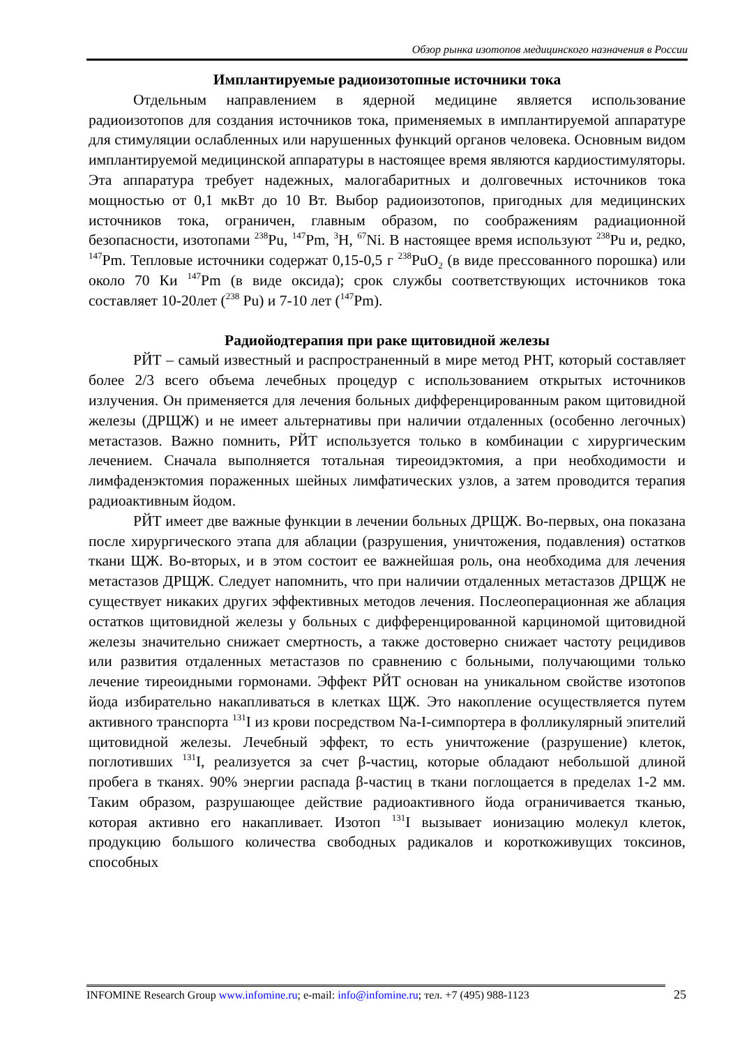Обзор рынка изотопов медицинского назначения в России
Имплантируемые радиоизотопные источники тока
Отдельным направлением в ядерной медицине является использование радиоизотопов для создания источников тока, применяемых в имплантируемой аппаратуре для стимуляции ослабленных или нарушенных функций органов человека. Основным видом имплантируемой медицинской аппаратуры в настоящее время являются кардиостимуляторы. Эта аппаратура требует надежных, малогабаритных и долговечных источников тока мощностью от 0,1 мкВт до 10 Вт. Выбор радиоизотопов, пригодных для медицинских источников тока, ограничен, главным образом, по соображениям радиационной безопасности, изотопами <sup>238</sup>Pu, <sup>147</sup>Pm, <sup>3</sup>H, <sup>67</sup>Ni. В настоящее время используют <sup>238</sup>Pu и, редко, <sup>147</sup>Pm. Тепловые источники содержат 0,15-0,5 г <sup>238</sup>PuO<sub>2</sub> (в виде прессованного порошка) или около 70 Ки <sup>147</sup>Pm (в виде оксида); срок службы соответствующих источников тока составляет 10-20лет (<sup>238</sup> Pu) и 7-10 лет (<sup>147</sup>Pm).
Радиойодтерапия при раке щитовидной железы
РЙТ – самый известный и распространенный в мире метод РНТ, который составляет более 2/3 всего объема лечебных процедур с использованием открытых источников излучения. Он применяется для лечения больных дифференцированным раком щитовидной железы (ДРЩЖ) и не имеет альтернативы при наличии отдаленных (особенно легочных) метастазов. Важно помнить, РЙТ используется только в комбинации с хирургическим лечением. Сначала выполняется тотальная тиреоидэктомия, а при необходимости и лимфаденэктомия пораженных шейных лимфатических узлов, а затем проводится терапия радиоактивным йодом.
РЙТ имеет две важные функции в лечении больных ДРЩЖ. Во-первых, она показана после хирургического этапа для аблации (разрушения, уничтожения, подавления) остатков ткани ЩЖ. Во-вторых, и в этом состоит ее важнейшая роль, она необходима для лечения метастазов ДРЩЖ. Следует напомнить, что при наличии отдаленных метастазов ДРЩЖ не существует никаких других эффективных методов лечения. Послеоперационная же аблация остатков щитовидной железы у больных с дифференцированной карциномой щитовидной железы значительно снижает смертность, а также достоверно снижает частоту рецидивов или развития отдаленных метастазов по сравнению с больными, получающими только лечение тиреоидными гормонами. Эффект РЙТ основан на уникальном свойстве изотопов йода избирательно накапливаться в клетках ЩЖ. Это накопление осуществляется путем активного транспорта <sup>131</sup>I из крови посредством Na-I-симпортера в фолликулярный эпителий щитовидной железы. Лечебный эффект, то есть уничтожение (разрушение) клеток, поглотивших <sup>131</sup>I, реализуется за счет β-частиц, которые обладают небольшой длиной пробега в тканях. 90% энергии распада β-частиц в ткани поглощается в пределах 1-2 мм. Таким образом, разрушающее действие радиоактивного йода ограничивается тканью, которая активно его накапливает. Изотоп <sup>131</sup>I вызывает ионизацию молекул клеток, продукцию большого количества свободных радикалов и короткоживущих токсинов, способных
INFOMINE Research Group www.infomine.ru; e-mail: info@infomine.ru; тел. +7 (495) 988-1123
25